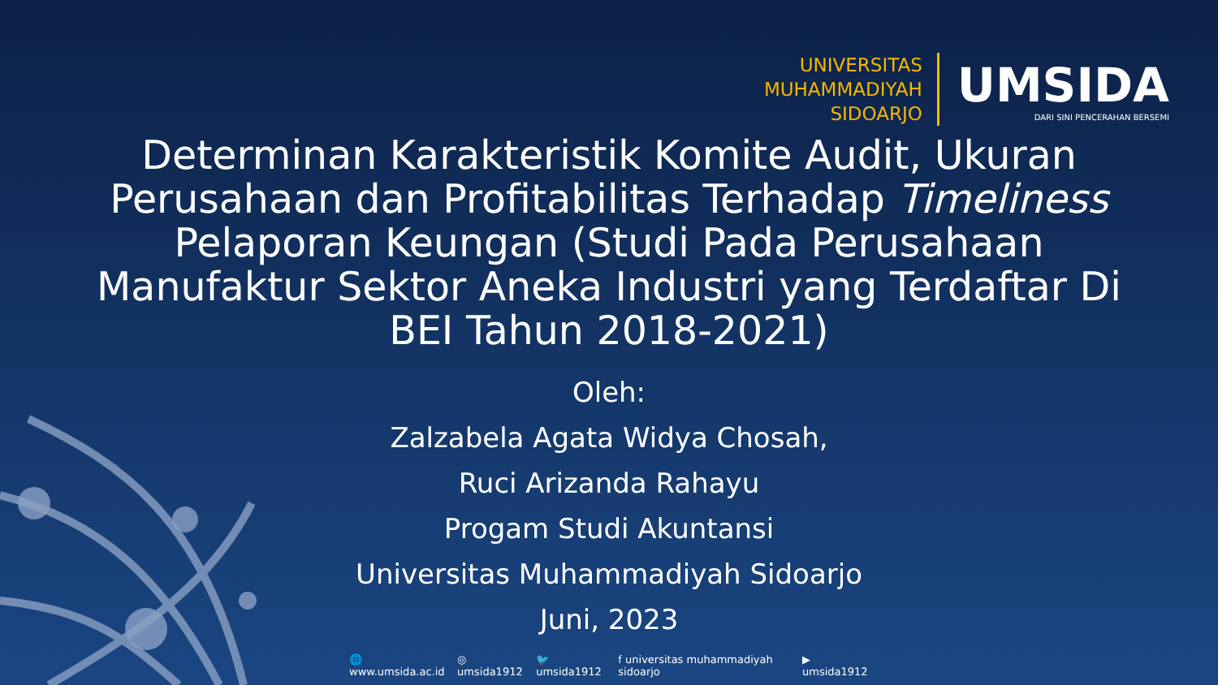UNIVERSITAS
MUHAMMADIYAH
SIDOARJO
UMSIDA
DARI SINI PENCERAHAN BERSEMI
Determinan Karakteristik Komite Audit, Ukuran Perusahaan dan Profitabilitas Terhadap Timeliness Pelaporan Keungan (Studi Pada Perusahaan Manufaktur Sektor Aneka Industri yang Terdaftar Di BEI Tahun 2018-2021)
Oleh:
Zalzabela Agata Widya Chosah,
Ruci Arizanda Rahayu
Progam Studi Akuntansi
Universitas Muhammadiyah Sidoarjo
Juni, 2023
🌐 www.umsida.ac.id ◎ umsida1912 🐦 umsida1912 f universitas muhammadiyah sidoarjo ▶ umsida1912